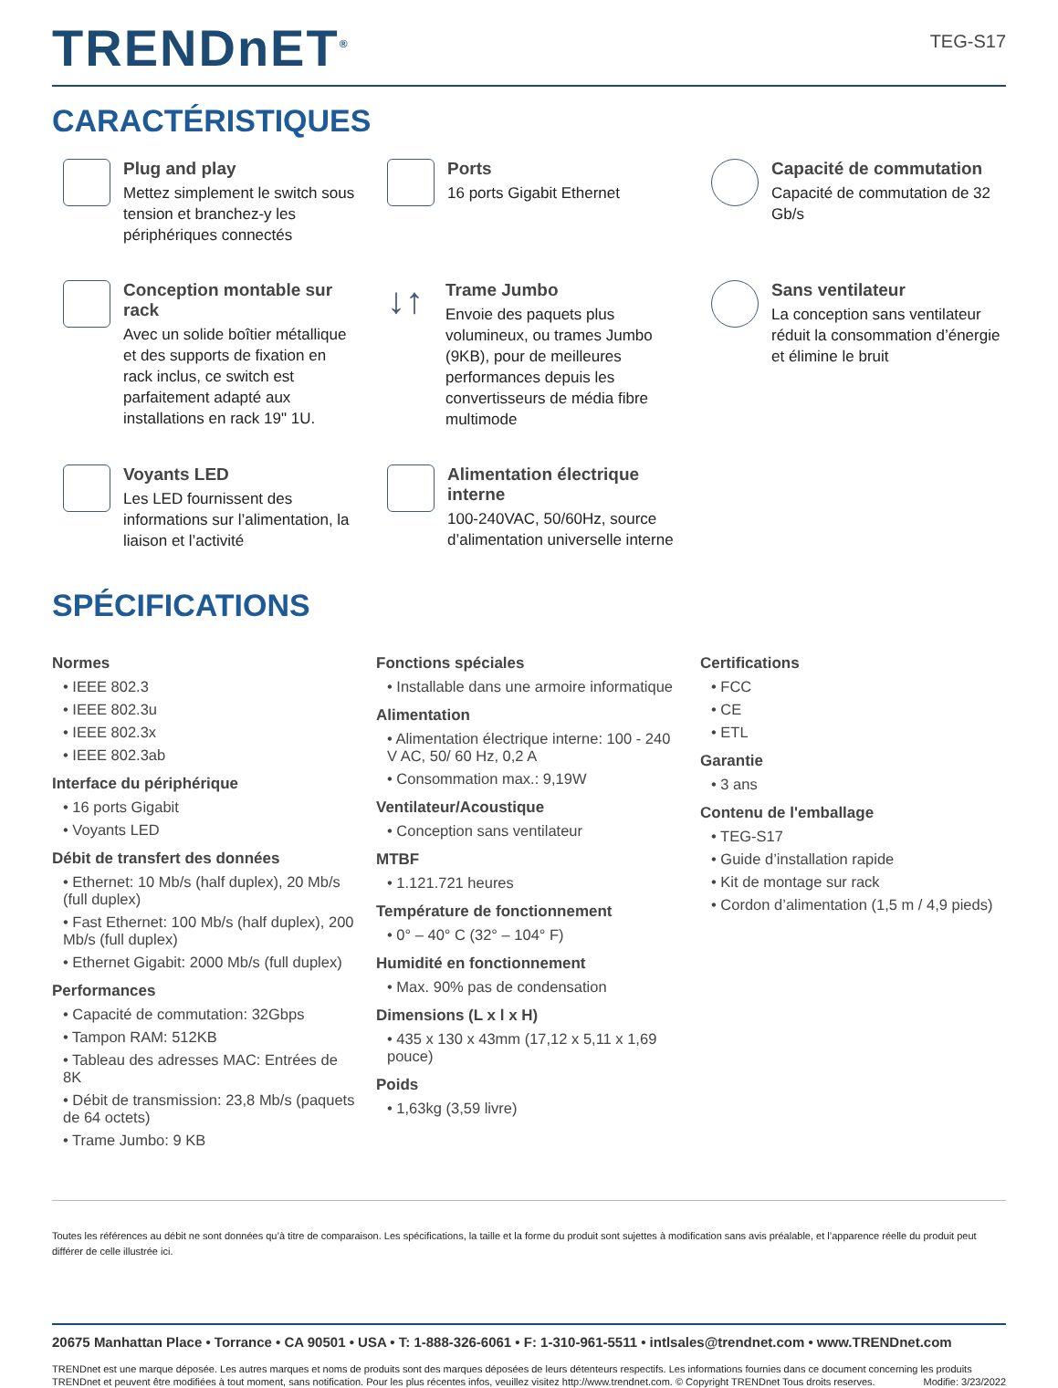TRENDnET<sup>®</sup>
TEG-S17
CARACTÉRISTIQUES
Plug and play
Mettez simplement le switch sous tension et branchez-y les périphériques connectés
Ports
16 ports Gigabit Ethernet
Capacité de commutation
Capacité de commutation de 32 Gb/s
Conception montable sur rack
Avec un solide boîtier métallique et des supports de fixation en rack inclus, ce switch est parfaitement adapté aux installations en rack 19" 1U.
↓↑
Trame Jumbo
Envoie des paquets plus volumineux, ou trames Jumbo (9KB), pour de meilleures performances depuis les convertisseurs de média fibre multimode
Sans ventilateur
La conception sans ventilateur réduit la consommation d’énergie et élimine le bruit
Voyants LED
Les LED fournissent des informations sur l’alimentation, la liaison et l’activité
Alimentation électrique interne
100-240VAC, 50/60Hz, source d’alimentation universelle interne
SPÉCIFICATIONS
Normes
• IEEE 802.3
• IEEE 802.3u
• IEEE 802.3x
• IEEE 802.3ab
Interface du périphérique
• 16 ports Gigabit
• Voyants LED
Débit de transfert des données
• Ethernet: 10 Mb/s (half duplex), 20 Mb/s (full duplex)
• Fast Ethernet: 100 Mb/s (half duplex), 200 Mb/s (full duplex)
• Ethernet Gigabit: 2000 Mb/s (full duplex)
Performances
• Capacité de commutation: 32Gbps
• Tampon RAM: 512KB
• Tableau des adresses MAC: Entrées de 8K
• Débit de transmission: 23,8 Mb/s (paquets de 64 octets)
• Trame Jumbo: 9 KB
Fonctions spéciales
• Installable dans une armoire informatique
Alimentation
• Alimentation électrique interne: 100 - 240 V AC, 50/ 60 Hz, 0,2 A
• Consommation max.: 9,19W
Ventilateur/Acoustique
• Conception sans ventilateur
MTBF
• 1.121.721 heures
Température de fonctionnement
• 0° – 40° C (32° – 104° F)
Humidité en fonctionnement
• Max. 90% pas de condensation
Dimensions (L x l x H)
• 435 x 130 x 43mm (17,12 x 5,11 x 1,69 pouce)
Poids
• 1,63kg (3,59 livre)
Certifications
• FCC
• CE
• ETL
Garantie
• 3 ans
Contenu de l'emballage
• TEG-S17
• Guide d’installation rapide
• Kit de montage sur rack
• Cordon d’alimentation (1,5 m / 4,9 pieds)
Toutes les références au débit ne sont données qu’à titre de comparaison. Les spécifications, la taille et la forme du produit sont sujettes à modification sans avis préalable, et l’apparence réelle du produit peut différer de celle illustrée ici.
20675 Manhattan Place • Torrance • CA 90501 • USA • T: 1-888-326-6061 • F: 1-310-961-5511 • intlsales@trendnet.com • www.TRENDnet.com
TRENDnet est une marque déposée. Les autres marques et noms de produits sont des marques déposées de leurs détenteurs respectifs. Les informations fournies dans ce document concerning les produits TRENDnet et peuvent être modifiées à tout moment, sans notification. Pour les plus récentes infos, veuillez visitez http://www.trendnet.com. © Copyright TRENDnet Tous droits reserves. Modifie: 3/23/2022